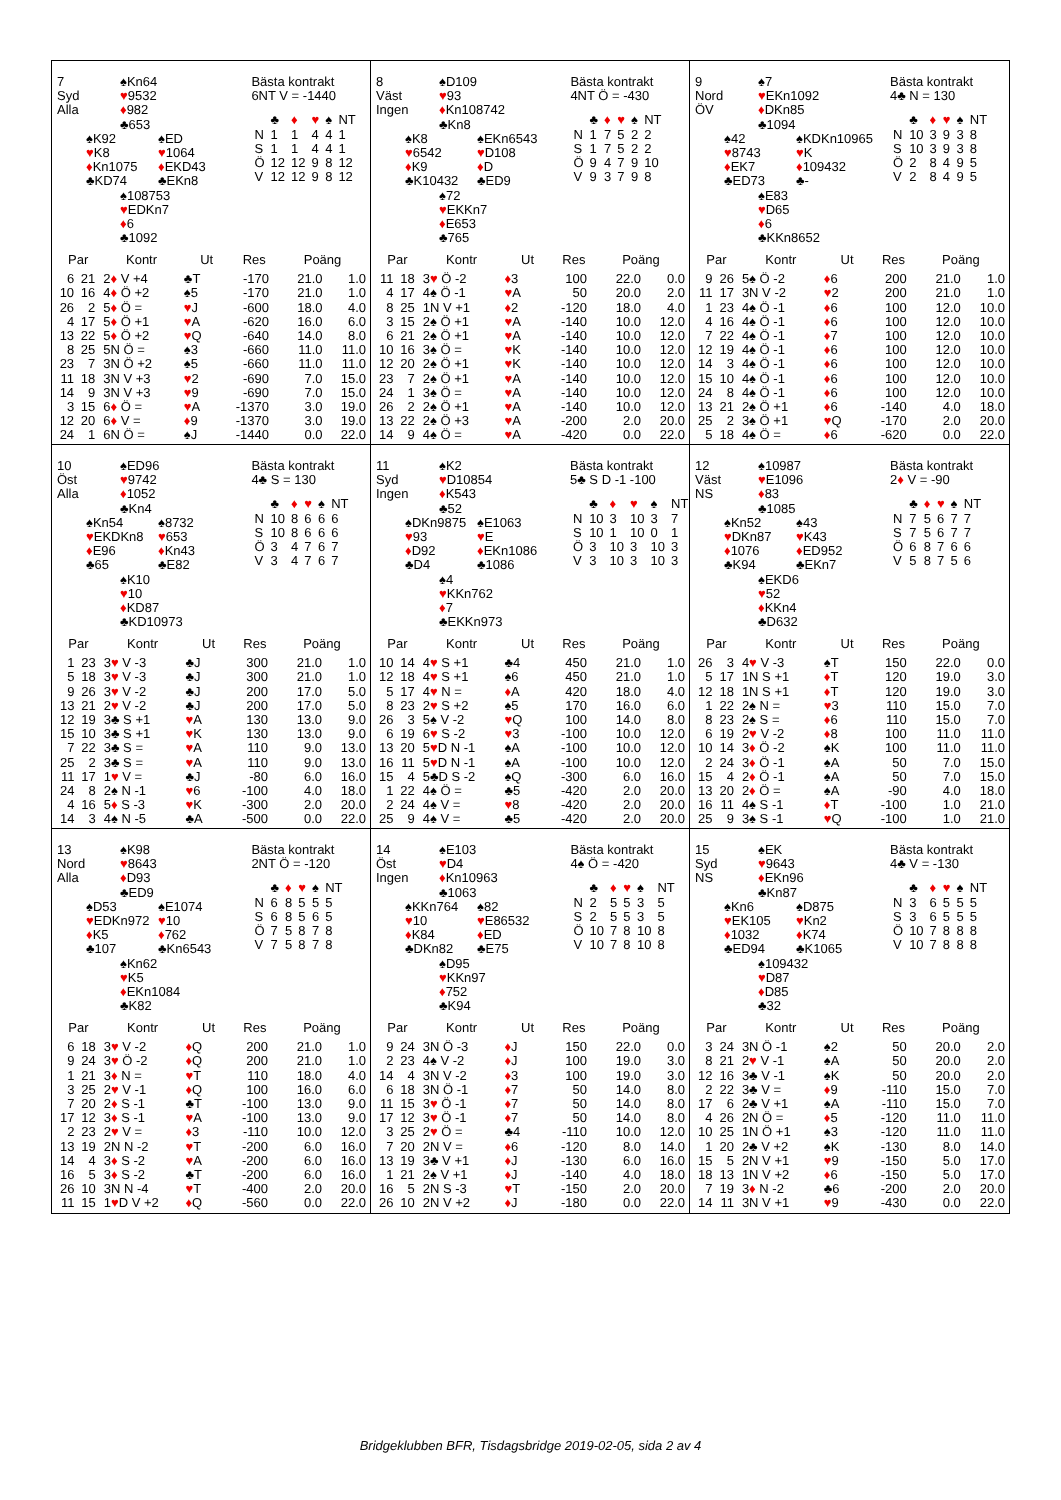7
Syd
Alla
♠Kn64
♥9532
♦982
♣653
♠K92
♥K8
♦Kn1075
♣KD74
♠ED
♥1064
♦EKD43
♣EKn8
♠108753
♥EDKn7
♦6
♣1092
Bästa kontrakt
6NT V = -1440
| | ♣ | ♦ | ♥ | ♠ | NT |
| N | 1 | 1 | 4 | 4 | 1 |
| S | 1 | 1 | 4 | 4 | 1 |
| Ö | 12 | 12 | 9 | 8 | 12 |
| V | 12 | 12 | 9 | 8 | 12 |
| Par | | Kontr | Ut | Res | Poäng | |
| --- | --- | --- | --- | --- | --- | --- |
| 6 | 21 | 2 ♦ V +4 | ♣T | -170 | 21.0 | 1.0 |
| 10 | 16 | 4 ♦ Ö +2 | ♠5 | -170 | 21.0 | 1.0 |
| 26 | 2 | 5 ♦ Ö = | ♥ J | -600 | 18.0 | 4.0 |
| 4 | 17 | 5 ♦ Ö +1 | ♥ A | -620 | 16.0 | 6.0 |
| 13 | 22 | 5 ♦ Ö +2 | ♥ Q | -640 | 14.0 | 8.0 |
| 8 | 25 | 5N Ö = | ♠3 | -660 | 11.0 | 11.0 |
| 23 | 7 | 3N Ö +2 | ♠5 | -660 | 11.0 | 11.0 |
| 11 | 18 | 3N V +3 | ♥ 2 | -690 | 7.0 | 15.0 |
| 14 | 9 | 3N V +3 | ♥ 9 | -690 | 7.0 | 15.0 |
| 3 | 15 | 6 ♦ Ö = | ♥ A | -1370 | 3.0 | 19.0 |
| 12 | 20 | 6 ♦ V = | ♦ 9 | -1370 | 3.0 | 19.0 |
| 24 | 1 | 6N Ö = | ♠J | -1440 | 0.0 | 22.0 |
8
Väst
Ingen
♠D109
♥93
♦Kn108742
♣Kn8
♠K8
♥6542
♦K9
♣K10432
♠EKn6543
♥D108
♦D
♣ED9
♠72
♥EKKn7
♦E653
♣765
Bästa kontrakt
4NT Ö = -430
| | ♣ | ♦ | ♥ | ♠ | NT |
| N | 1 | 7 | 5 | 2 | 2 |
| S | 1 | 7 | 5 | 2 | 2 |
| Ö | 9 | 4 | 7 | 9 | 10 |
| V | 9 | 3 | 7 | 9 | 8 |
| Par | | Kontr | Ut | Res | Poäng | |
| --- | --- | --- | --- | --- | --- | --- |
| 11 | 18 | 3 ♥ Ö -2 | ♦ 3 | 100 | 22.0 | 0.0 |
| 4 | 17 | 4♠ Ö -1 | ♥ A | 50 | 20.0 | 2.0 |
| 8 | 25 | 1N V +1 | ♦ 2 | -120 | 18.0 | 4.0 |
| 3 | 15 | 2♠ Ö +1 | ♥ A | -140 | 10.0 | 12.0 |
| 6 | 21 | 2♠ Ö +1 | ♥ A | -140 | 10.0 | 12.0 |
| 10 | 16 | 3♠ Ö = | ♥ K | -140 | 10.0 | 12.0 |
| 12 | 20 | 2♠ Ö +1 | ♥ K | -140 | 10.0 | 12.0 |
| 23 | 7 | 2♠ Ö +1 | ♥ A | -140 | 10.0 | 12.0 |
| 24 | 1 | 3♠ Ö = | ♥ A | -140 | 10.0 | 12.0 |
| 26 | 2 | 2♠ Ö +1 | ♥ A | -140 | 10.0 | 12.0 |
| 13 | 22 | 2♠ Ö +3 | ♥ A | -200 | 2.0 | 20.0 |
| 14 | 9 | 4♠ Ö = | ♥ A | -420 | 0.0 | 22.0 |
9
Nord
ÖV
♠7
♥EKn1092
♦DKn85
♣1094
♠42
♥8743
♦EK7
♣ED73
♠KDKn10965
♥K
♦109432
♣-
♠E83
♥D65
♦6
♣KKn8652
Bästa kontrakt
4♣ N = 130
| | ♣ | ♦ | ♥ | ♠ | NT |
| N | 10 | 3 | 9 | 3 | 8 |
| S | 10 | 3 | 9 | 3 | 8 |
| Ö | 2 | 8 | 4 | 9 | 5 |
| V | 2 | 8 | 4 | 9 | 5 |
| Par | | Kontr | Ut | Res | Poäng | |
| --- | --- | --- | --- | --- | --- | --- |
| 9 | 26 | 5♠ Ö -2 | ♦ 6 | 200 | 21.0 | 1.0 |
| 11 | 17 | 3N V -2 | ♥ 2 | 200 | 21.0 | 1.0 |
| 1 | 23 | 4♠ Ö -1 | ♦ 6 | 100 | 12.0 | 10.0 |
| 4 | 16 | 4♠ Ö -1 | ♦ 6 | 100 | 12.0 | 10.0 |
| 7 | 22 | 4♠ Ö -1 | ♦ 7 | 100 | 12.0 | 10.0 |
| 12 | 19 | 4♠ Ö -1 | ♦ 6 | 100 | 12.0 | 10.0 |
| 14 | 3 | 4♠ Ö -1 | ♦ 6 | 100 | 12.0 | 10.0 |
| 15 | 10 | 4♠ Ö -1 | ♦ 6 | 100 | 12.0 | 10.0 |
| 24 | 8 | 4♠ Ö -1 | ♦ 6 | 100 | 12.0 | 10.0 |
| 13 | 21 | 2♠ Ö +1 | ♦ 6 | -140 | 4.0 | 18.0 |
| 25 | 2 | 3♠ Ö +1 | ♥ Q | -170 | 2.0 | 20.0 |
| 5 | 18 | 4♠ Ö = | ♦ 6 | -620 | 0.0 | 22.0 |
10
Öst
Alla
♠ED96
♥9742
♦1052
♣Kn4
♠Kn54
♥EKDKn8
♦E96
♣65
♠8732
♥653
♦Kn43
♣E82
♠K10
♥10
♦KD87
♣KD10973
Bästa kontrakt
4♣ S = 130
| | ♣ | ♦ | ♥ | ♠ | NT |
| N | 10 | 8 | 6 | 6 | 6 |
| S | 10 | 8 | 6 | 6 | 6 |
| Ö | 3 | 4 | 7 | 6 | 7 |
| V | 3 | 4 | 7 | 6 | 7 |
| Par | | Kontr | Ut | Res | Poäng | |
| --- | --- | --- | --- | --- | --- | --- |
| 1 | 23 | 3 ♥ V -3 | ♣J | 300 | 21.0 | 1.0 |
| 5 | 18 | 3 ♥ V -3 | ♣J | 300 | 21.0 | 1.0 |
| 9 | 26 | 3 ♥ V -2 | ♣J | 200 | 17.0 | 5.0 |
| 13 | 21 | 2 ♥ V -2 | ♣J | 200 | 17.0 | 5.0 |
| 12 | 19 | 3♣ S +1 | ♥ A | 130 | 13.0 | 9.0 |
| 15 | 10 | 3♣ S +1 | ♥ K | 130 | 13.0 | 9.0 |
| 7 | 22 | 3♣ S = | ♥ A | 110 | 9.0 | 13.0 |
| 25 | 2 | 3♣ S = | ♥ A | 110 | 9.0 | 13.0 |
| 11 | 17 | 1 ♥ V = | ♣J | -80 | 6.0 | 16.0 |
| 24 | 8 | 2♠ N -1 | ♥ 6 | -100 | 4.0 | 18.0 |
| 4 | 16 | 5 ♦ S -3 | ♥ K | -300 | 2.0 | 20.0 |
| 14 | 3 | 4♠ N -5 | ♣A | -500 | 0.0 | 22.0 |
11
Syd
Ingen
♠K2
♥D10854
♦K543
♣52
♠DKn9875
♥93
♦D92
♣D4
♠E1063
♥E
♦EKn1086
♣1086
♠4
♥KKn762
♦7
♣EKKn973
Bästa kontrakt
5♣ S D -1 -100
| | ♣ | ♦ | ♥ | ♠ | NT |
| N | 10 | 3 | 10 | 3 | 7 |
| S | 10 | 1 | 10 | 0 | 1 |
| Ö | 3 | 10 | 3 | 10 | 3 |
| V | 3 | 10 | 3 | 10 | 3 |
| Par | | Kontr | Ut | Res | Poäng | |
| --- | --- | --- | --- | --- | --- | --- |
| 10 | 14 | 4 ♥ S +1 | ♣4 | 450 | 21.0 | 1.0 |
| 12 | 18 | 4 ♥ S +1 | ♠6 | 450 | 21.0 | 1.0 |
| 5 | 17 | 4 ♥ N = | ♦ A | 420 | 18.0 | 4.0 |
| 8 | 23 | 2 ♥ S +2 | ♠5 | 170 | 16.0 | 6.0 |
| 26 | 3 | 5♠ V -2 | ♥ Q | 100 | 14.0 | 8.0 |
| 6 | 19 | 6 ♥ S -2 | ♥ 3 | -100 | 10.0 | 12.0 |
| 13 | 20 | 5 ♥ D N -1 | ♠A | -100 | 10.0 | 12.0 |
| 16 | 11 | 5 ♥ D N -1 | ♠A | -100 | 10.0 | 12.0 |
| 15 | 4 | 5♣D S -2 | ♠Q | -300 | 6.0 | 16.0 |
| 1 | 22 | 4♠ Ö = | ♣5 | -420 | 2.0 | 20.0 |
| 2 | 24 | 4♠ V = | ♥ 8 | -420 | 2.0 | 20.0 |
| 25 | 9 | 4♠ V = | ♣5 | -420 | 2.0 | 20.0 |
12
Väst
NS
♠10987
♥E1096
♦83
♣1085
♠Kn52
♥DKn87
♦1076
♣K94
♠43
♥K43
♦ED952
♣EKn7
♠EKD6
♥52
♦KKn4
♣D632
Bästa kontrakt
2♦ V = -90
| | ♣ | ♦ | ♥ | ♠ | NT |
| N | 7 | 5 | 6 | 7 | 7 |
| S | 7 | 5 | 6 | 7 | 7 |
| Ö | 6 | 8 | 7 | 6 | 6 |
| V | 5 | 8 | 7 | 5 | 6 |
| Par | | Kontr | Ut | Res | Poäng | |
| --- | --- | --- | --- | --- | --- | --- |
| 26 | 3 | 4 ♥ V -3 | ♠T | 150 | 22.0 | 0.0 |
| 5 | 17 | 1N S +1 | ♦ T | 120 | 19.0 | 3.0 |
| 12 | 18 | 1N S +1 | ♦ T | 120 | 19.0 | 3.0 |
| 1 | 22 | 2♠ N = | ♥ 3 | 110 | 15.0 | 7.0 |
| 8 | 23 | 2♠ S = | ♦ 6 | 110 | 15.0 | 7.0 |
| 6 | 19 | 2 ♥ V -2 | ♦ 8 | 100 | 11.0 | 11.0 |
| 10 | 14 | 3 ♦ Ö -2 | ♠K | 100 | 11.0 | 11.0 |
| 2 | 24 | 3 ♦ Ö -1 | ♠A | 50 | 7.0 | 15.0 |
| 15 | 4 | 2 ♦ Ö -1 | ♠A | 50 | 7.0 | 15.0 |
| 13 | 20 | 2 ♦ Ö = | ♠A | -90 | 4.0 | 18.0 |
| 16 | 11 | 4♠ S -1 | ♦ T | -100 | 1.0 | 21.0 |
| 25 | 9 | 3♠ S -1 | ♥ Q | -100 | 1.0 | 21.0 |
13
Nord
Alla
♠K98
♥8643
♦D93
♣ED9
♠D53
♥EDKn972
♦K5
♣107
♠E1074
♥10
♦762
♣Kn6543
♠Kn62
♥K5
♦EKn1084
♣K82
Bästa kontrakt
2NT Ö = -120
| | ♣ | ♦ | ♥ | ♠ | NT |
| N | 6 | 8 | 5 | 5 | 5 |
| S | 6 | 8 | 5 | 6 | 5 |
| Ö | 7 | 5 | 8 | 7 | 8 |
| V | 7 | 5 | 8 | 7 | 8 |
| Par | | Kontr | Ut | Res | Poäng | |
| --- | --- | --- | --- | --- | --- | --- |
| 6 | 18 | 3 ♥ V -2 | ♦ Q | 200 | 21.0 | 1.0 |
| 9 | 24 | 3 ♥ Ö -2 | ♦ Q | 200 | 21.0 | 1.0 |
| 1 | 21 | 3 ♦ N = | ♥ T | 110 | 18.0 | 4.0 |
| 3 | 25 | 2 ♥ V -1 | ♦ Q | 100 | 16.0 | 6.0 |
| 7 | 20 | 2 ♦ S -1 | ♣T | -100 | 13.0 | 9.0 |
| 17 | 12 | 3 ♦ S -1 | ♥ A | -100 | 13.0 | 9.0 |
| 2 | 23 | 2 ♥ V = | ♦ 3 | -110 | 10.0 | 12.0 |
| 13 | 19 | 2N N -2 | ♥ T | -200 | 6.0 | 16.0 |
| 14 | 4 | 3 ♦ S -2 | ♥ A | -200 | 6.0 | 16.0 |
| 16 | 5 | 3 ♦ S -2 | ♣T | -200 | 6.0 | 16.0 |
| 26 | 10 | 3N N -4 | ♥ T | -400 | 2.0 | 20.0 |
| 11 | 15 | 1 ♥ D V +2 | ♦ Q | -560 | 0.0 | 22.0 |
14
Öst
Ingen
♠E103
♥D4
♦Kn10963
♣1063
♠KKn764
♥10
♦K84
♣DKn82
♠82
♥E86532
♦ED
♣E75
♠D95
♥KKn97
♦752
♣K94
Bästa kontrakt
4♠ Ö = -420
| | ♣ | ♦ | ♥ | ♠ | NT |
| N | 2 | 5 | 5 | 3 | 5 |
| S | 2 | 5 | 5 | 3 | 5 |
| Ö | 10 | 7 | 8 | 10 | 8 |
| V | 10 | 7 | 8 | 10 | 8 |
| Par | | Kontr | Ut | Res | Poäng | |
| --- | --- | --- | --- | --- | --- | --- |
| 9 | 24 | 3N Ö -3 | ♦ J | 150 | 22.0 | 0.0 |
| 2 | 23 | 4♠ V -2 | ♦ J | 100 | 19.0 | 3.0 |
| 14 | 4 | 3N V -2 | ♦ 3 | 100 | 19.0 | 3.0 |
| 6 | 18 | 3N Ö -1 | ♦ 7 | 50 | 14.0 | 8.0 |
| 11 | 15 | 3 ♥ Ö -1 | ♦ 7 | 50 | 14.0 | 8.0 |
| 17 | 12 | 3 ♥ Ö -1 | ♦ 7 | 50 | 14.0 | 8.0 |
| 3 | 25 | 2 ♥ Ö = | ♣4 | -110 | 10.0 | 12.0 |
| 7 | 20 | 2N V = | ♦ 6 | -120 | 8.0 | 14.0 |
| 13 | 19 | 3♣ V +1 | ♦ J | -130 | 6.0 | 16.0 |
| 1 | 21 | 2♠ V +1 | ♦ J | -140 | 4.0 | 18.0 |
| 16 | 5 | 2N S -3 | ♥ T | -150 | 2.0 | 20.0 |
| 26 | 10 | 2N V +2 | ♦ J | -180 | 0.0 | 22.0 |
15
Syd
NS
♠EK
♥9643
♦EKn96
♣Kn87
♠Kn6
♥EK105
♦1032
♣ED94
♠D875
♥Kn2
♦K74
♣K1065
♠109432
♥D87
♦D85
♣32
Bästa kontrakt
4♣ V = -130
| | ♣ | ♦ | ♥ | ♠ | NT |
| N | 3 | 6 | 5 | 5 | 5 |
| S | 3 | 6 | 5 | 5 | 5 |
| Ö | 10 | 7 | 8 | 8 | 8 |
| V | 10 | 7 | 8 | 8 | 8 |
| Par | | Kontr | Ut | Res | Poäng | |
| --- | --- | --- | --- | --- | --- | --- |
| 3 | 24 | 3N Ö -1 | ♠2 | 50 | 20.0 | 2.0 |
| 8 | 21 | 2 ♥ V -1 | ♠A | 50 | 20.0 | 2.0 |
| 12 | 16 | 3♣ V -1 | ♠K | 50 | 20.0 | 2.0 |
| 2 | 22 | 3♣ V = | ♦ 9 | -110 | 15.0 | 7.0 |
| 17 | 6 | 2♣ V +1 | ♠A | -110 | 15.0 | 7.0 |
| 4 | 26 | 2N Ö = | ♦ 5 | -120 | 11.0 | 11.0 |
| 10 | 25 | 1N Ö +1 | ♠3 | -120 | 11.0 | 11.0 |
| 1 | 20 | 2♣ V +2 | ♠K | -130 | 8.0 | 14.0 |
| 15 | 5 | 2N V +1 | ♥ 9 | -150 | 5.0 | 17.0 |
| 18 | 13 | 1N V +2 | ♦ 6 | -150 | 5.0 | 17.0 |
| 7 | 19 | 3 ♦ N -2 | ♣6 | -200 | 2.0 | 20.0 |
| 14 | 11 | 3N V +1 | ♥ 9 | -430 | 0.0 | 22.0 |
Bridgeklubben BFR, Tisdagsbridge 2019-02-05, sida 2 av 4